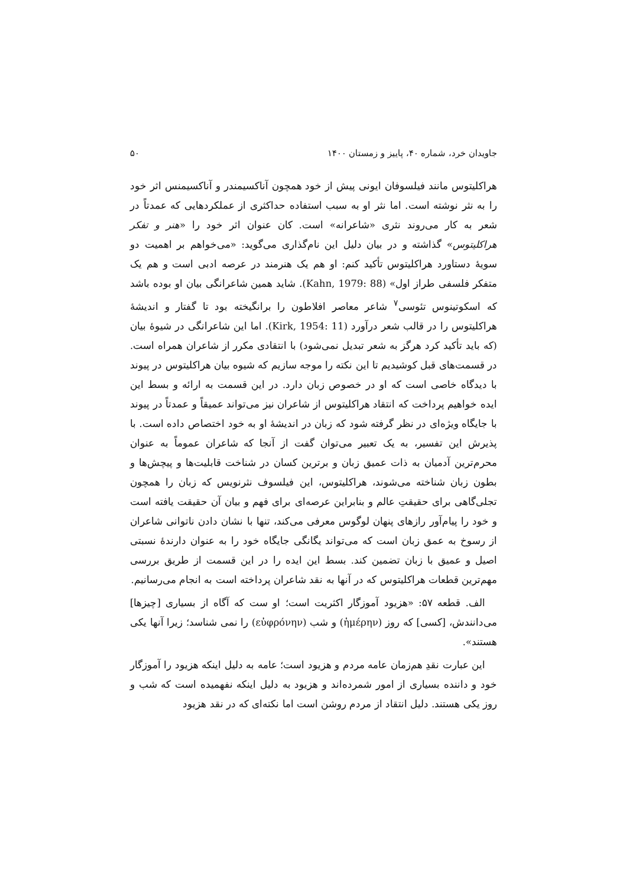جاویدان خرد، شماره ۴۰، پاییز و زمستان ۱۴۰۰ ۵۰
هراکلیتوس مانند فیلسوفان ایونی پیش از خود همچون آناکسیمندر و آناکسیمنس اثر خود را به نثر نوشته است. اما نثر او به سبب استفاده حداکثری از عملکردهایی که عمدتاً در شعر به کار می‌روند نثری «شاعرانه» است. کان عنوان اثر خود را «هنر و تفکر هراکلیتوس» گذاشته و در بیان دلیل این نام‌گذاری می‌گوید: «می‌خواهم بر اهمیت دو سویهٔ دستاورد هراکلیتوس تأکید کنم: او هم یک هنرمند در عرصه ادبی است و هم یک متفکر فلسفی طراز اول» (Kahn, 1979: 88). شاید همین شاعرانگی بیان او بوده باشد که اسکوتینوس تئوسی<sup>۷</sup> شاعر معاصر افلاطون را برانگیخته بود تا گفتار و اندیشهٔ هراکلیتوس را در قالب شعر درآورد (Kirk, 1954: 11). اما این شاعرانگی در شیوهٔ بیان (که باید تأکید کرد هرگز به شعر تبدیل نمی‌شود) با انتقادی مکرر از شاعران همراه است. در قسمت‌های قبل کوشیدیم تا این نکته را موجه سازیم که شیوه بیان هراکلیتوس در پیوند با دیدگاه خاصی است که او در خصوص زبان دارد. در این قسمت به ارائه و بسط این ایده خواهیم پرداخت که انتقاد هراکلیتوس از شاعران نیز می‌تواند عمیقاً و عمدتاً در پیوند با جایگاه ویژه‌ای در نظر گرفته شود که زبان در اندیشهٔ او به خود اختصاص داده است. با پذیرش این تفسیر، به یک تعبیر می‌توان گفت از آنجا که شاعران عموماً به عنوان محرم‌ترین آدمیان به ذات عمیق زبان و برترین کسان در شناخت قابلیت‌ها و پیچش‌ها و بطون زبان شناخته می‌شوند، هراکلیتوس، این فیلسوف نثرنویس که زبان را همچون تجلی‌گاهی برای حقیقتِ عالم و بنابراین عرصه‌ای برای فهم و بیان آن حقیقت یافته است و خود را پیام‌آور رازهای پنهان لوگوس معرفی می‌کند، تنها با نشان دادن ناتوانی شاعران از رسوخ به عمق زبان است که می‌تواند یگانگی جایگاه خود را به عنوان دارندهٔ نسبتی اصیل و عمیق با زبان تضمین کند. بسط این ایده را در این قسمت از طریق بررسی مهم‌ترین قطعات هراکلیتوس که در آنها به نقد شاعران پرداخته است به انجام می‌رسانیم.
الف. قطعه ۵۷: «هزیود آموزگار اکثریت است؛ او ست که آگاه از بسیاری [چیزها] می‌دانندش، [کسی] که روز (ἡμέρην) و شب (εὐφρόνην) را نمی شناسد؛ زیرا آنها یکی هستند».
این عبارت نقدِ هم‌زمان عامه مردم و هزیود است؛ عامه به دلیل اینکه هزیود را آموزگار خود و داننده بسیاری از امور شمرده‌اند و هزیود به دلیل اینکه نفهمیده است که شب و روز یکی هستند. دلیل انتقاد از مردم روشن است اما نکته‌ای که در نقد هزیود